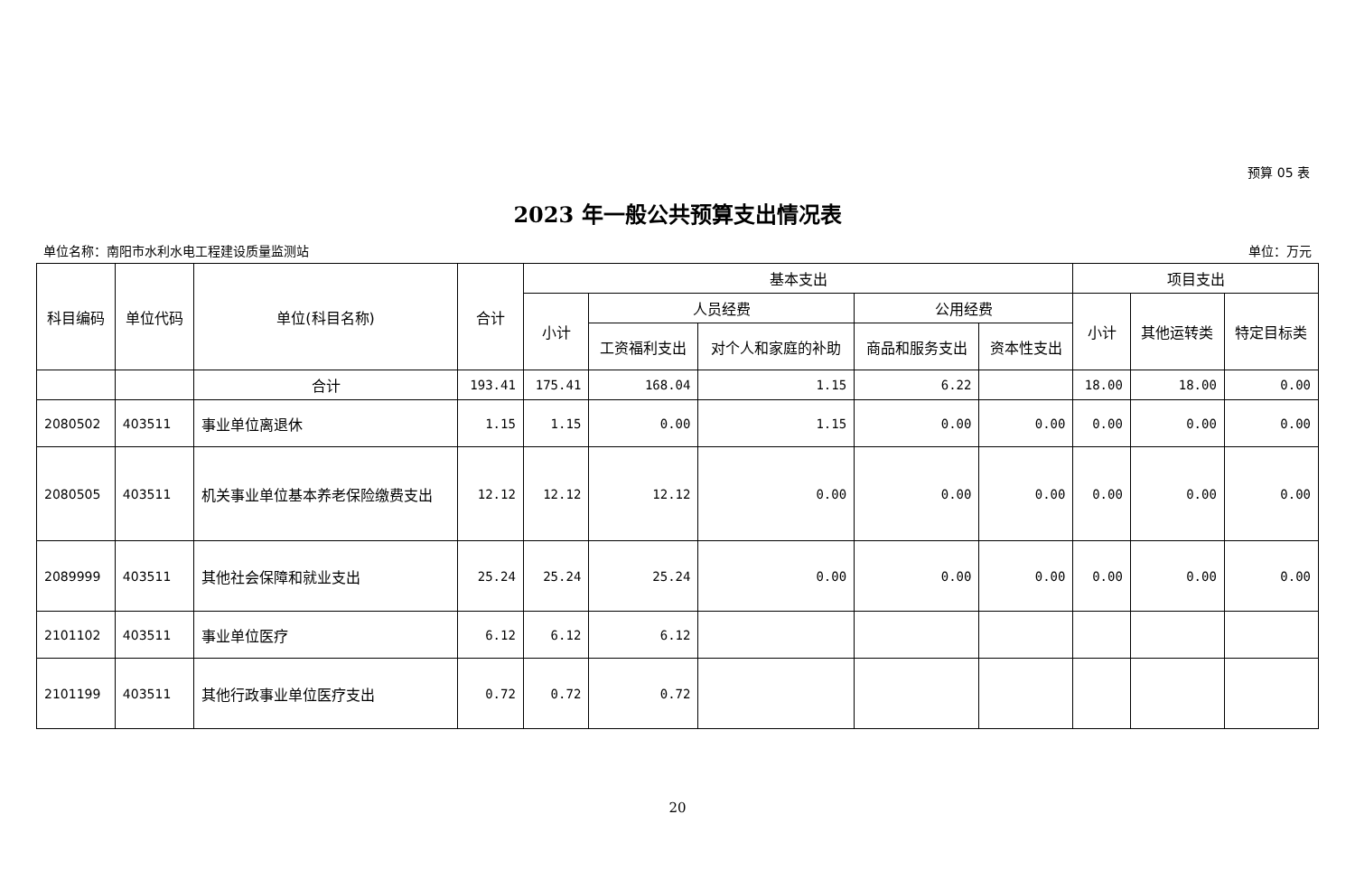预算 05 表
2023 年一般公共预算支出情况表
单位名称：南阳市水利水电工程建设质量监测站 单位：万元
| 科目编码 | 单位代码 | 单位(科目名称) | 合计 | 基本支出 | | | | | 项目支出 | | |
| --- | --- | --- | --- | --- | --- | --- | --- | --- | --- | --- | --- |
| | | | | 小计 | 人员经费 | | 公用经费 | | 小计 | 其他运转类 | 特定目标类 |
| | | | | | 工资福利支出 | 对个人和家庭的补助 | 商品和服务支出 | 资本性支出 | | | |
| | | 合计 | 193.41 | 175.41 | 168.04 | 1.15 | 6.22 | | 18.00 | 18.00 | 0.00 |
| 2080502 | 403511 | 事业单位离退休 | 1.15 | 1.15 | 0.00 | 1.15 | 0.00 | 0.00 | 0.00 | 0.00 | 0.00 |
| 2080505 | 403511 | 机关事业单位基本养老保险缴费支出 | 12.12 | 12.12 | 12.12 | 0.00 | 0.00 | 0.00 | 0.00 | 0.00 | 0.00 |
| 2089999 | 403511 | 其他社会保障和就业支出 | 25.24 | 25.24 | 25.24 | 0.00 | 0.00 | 0.00 | 0.00 | 0.00 | 0.00 |
| 2101102 | 403511 | 事业单位医疗 | 6.12 | 6.12 | 6.12 | | | | | | |
| 2101199 | 403511 | 其他行政事业单位医疗支出 | 0.72 | 0.72 | 0.72 | | | | | | |
20